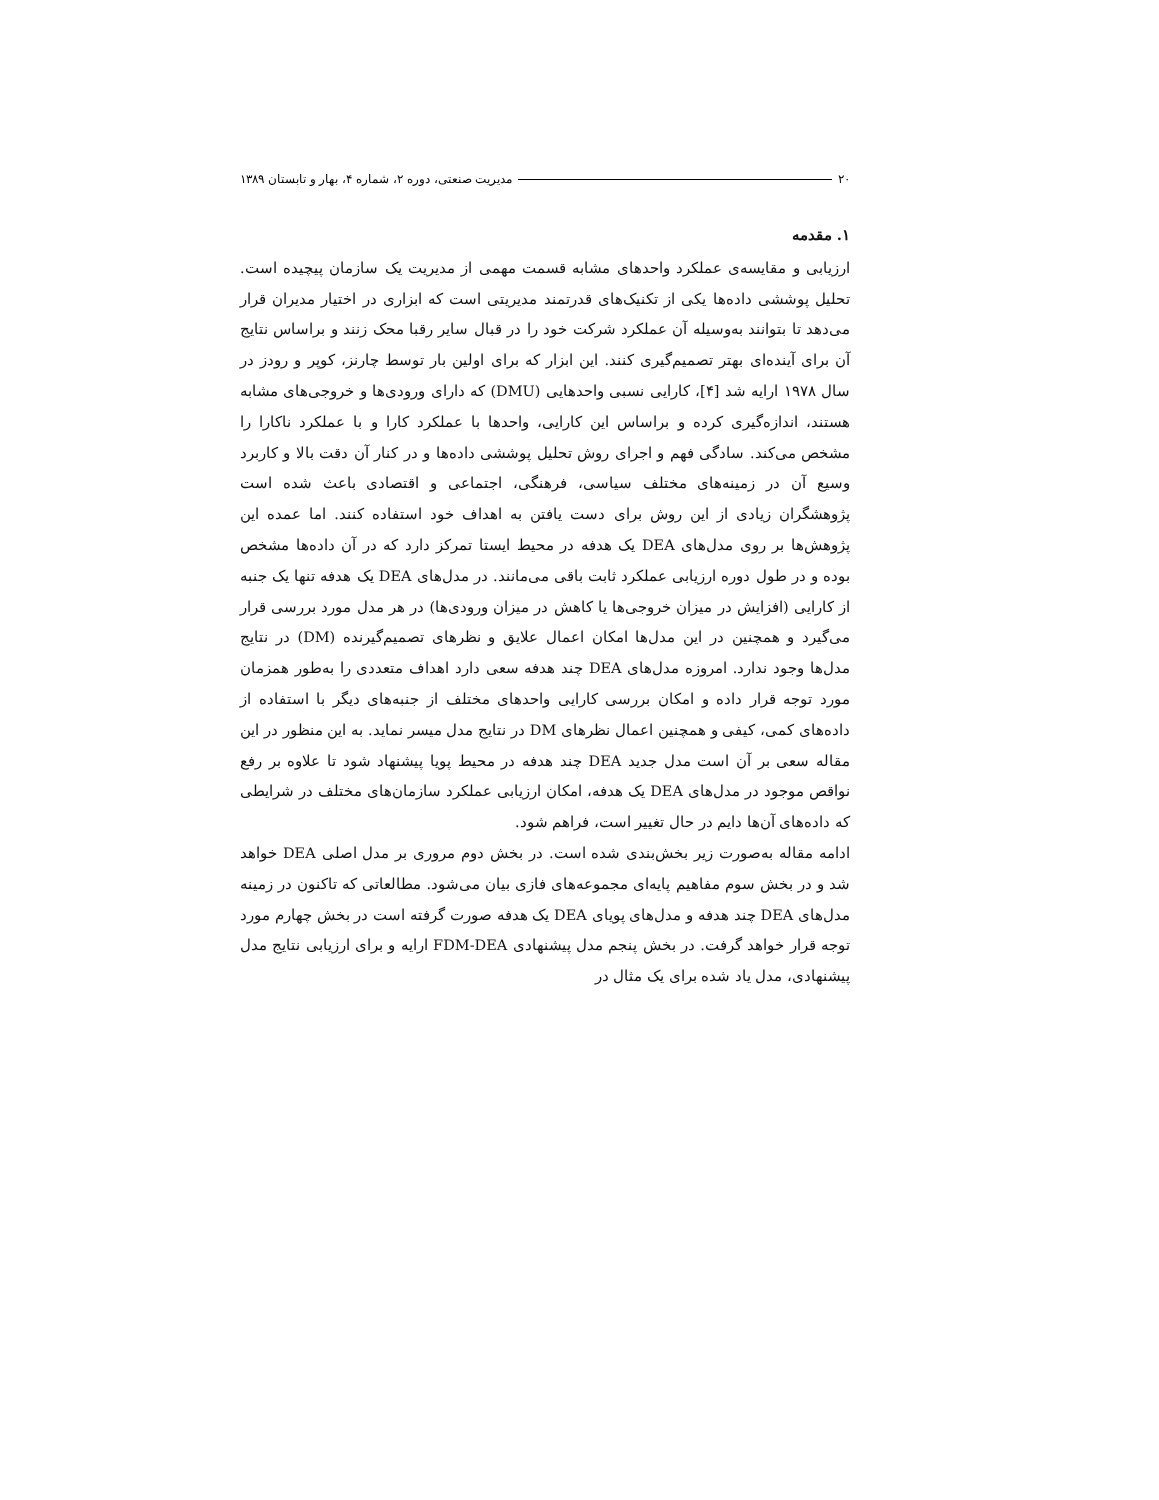۲۰ مدیریت صنعتی، دوره ۲، شماره ۴، بهار و تابستان ۱۳۸۹
۱. مقدمه
ارزیابی و مقایسه‌ی عملکرد واحدهای مشابه قسمت مهمی از مدیریت یک سازمان پیچیده است. تحلیل پوششی داده‌ها یکی از تکنیک‌های قدرتمند مدیریتی است که ابزاری در اختیار مدیران قرار می‌دهد تا بتوانند به‌وسیله آن عملکرد شرکت خود را در قبال سایر رقبا محک زنند و براساس نتایج آن برای آینده‌ای بهتر تصمیم‌گیری کنند. این ابزار که برای اولین بار توسط چارنز، کوپر و رودز در سال ۱۹۷۸ ارایه شد [۴]، کارایی نسبی واحدهایی (DMU) که دارای ورودی‌ها و خروجی‌های مشابه هستند، اندازه‌گیری کرده و براساس این کارایی، واحدها با عملکرد کارا و با عملکرد ناکارا را مشخص می‌کند. سادگی فهم و اجرای روش تحلیل پوششی داده‌ها و در کنار آن دقت بالا و کاربرد وسیع آن در زمینه‌های مختلف سیاسی، فرهنگی، اجتماعی و اقتصادی باعث شده است پژوهشگران زیادی از این روش برای دست یافتن به اهداف خود استفاده کنند. اما عمده این پژوهش‌ها بر روی مدل‌های DEA یک هدفه در محیط ایستا تمرکز دارد که در آن داده‌ها مشخص بوده و در طول دوره ارزیابی عملکرد ثابت باقی می‌مانند. در مدل‌های DEA یک هدفه تنها یک جنبه از کارایی (افزایش در میزان خروجی‌ها یا کاهش در میزان ورودی‌ها) در هر مدل مورد بررسی قرار می‌گیرد و همچنین در این مدل‌ها امکان اعمال علایق و نظرهای تصمیم‌گیرنده (DM) در نتایج مدل‌ها وجود ندارد. امروزه مدل‌های DEA چند هدفه سعی دارد اهداف متعددی را به‌طور همزمان مورد توجه قرار داده و امکان بررسی کارایی واحدهای مختلف از جنبه‌های دیگر با استفاده از داده‌های کمی، کیفی و همچنین اعمال نظرهای DM در نتایج مدل میسر نماید. به این منظور در این مقاله سعی بر آن است مدل جدید DEA چند هدفه در محیط پویا پیشنهاد شود تا علاوه بر رفع نواقص موجود در مدل‌های DEA یک هدفه، امکان ارزیابی عملکرد سازمان‌های مختلف در شرایطی که داده‌های آن‌ها دایم در حال تغییر است، فراهم شود.
ادامه مقاله به‌صورت زیر بخش‌بندی شده است. در بخش دوم مروری بر مدل اصلی DEA خواهد شد و در بخش سوم مفاهیم پایه‌ای مجموعه‌های فازی بیان می‌شود. مطالعاتی که تاکنون در زمینه مدل‌های DEA چند هدفه و مدل‌های پویای DEA یک هدفه صورت گرفته است در بخش چهارم مورد توجه قرار خواهد گرفت. در بخش پنجم مدل پیشنهادی FDM-DEA ارایه و برای ارزیابی نتایج مدل پیشنهادی، مدل یاد شده برای یک مثال در